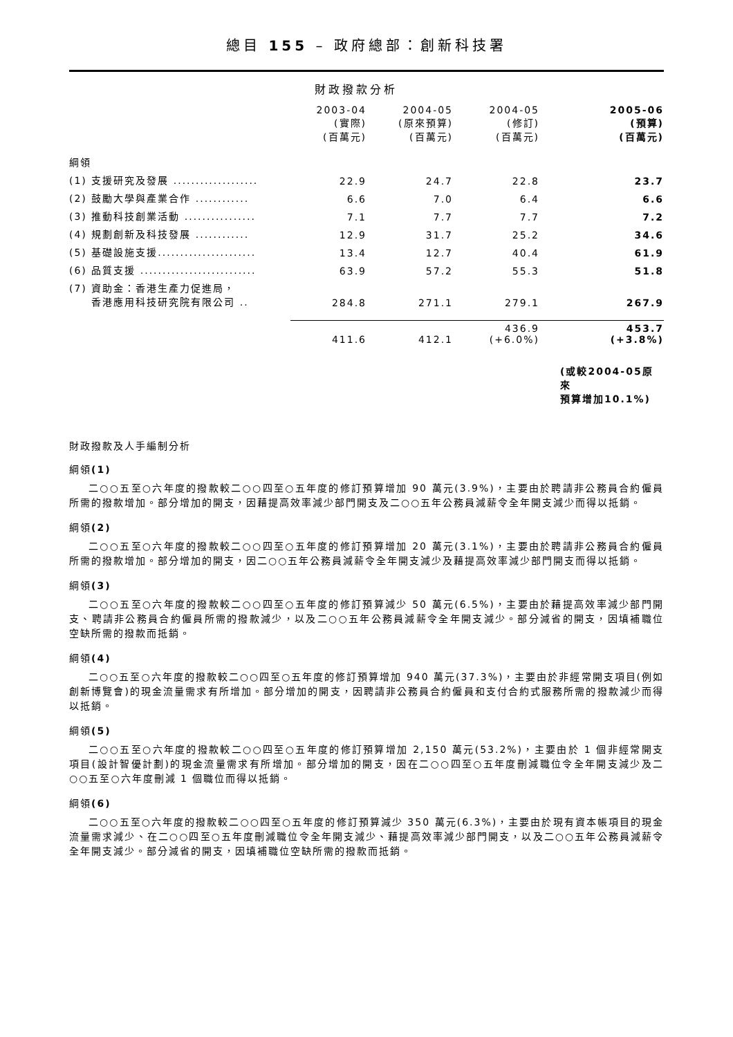總目 155 – 政府總部：創新科技署
財政撥款分析
| | 2003-04 (實際) (百萬元) | 2004-05 (原來預算) (百萬元) | 2004-05 (修訂) (百萬元) | 2005-06 (預算) (百萬元) |
| --- | --- | --- | --- | --- |
| 綱領 | | | | |
| (1) 支援研究及發展 ................... | 22.9 | 24.7 | 22.8 | 23.7 |
| (2) 鼓勵大學與產業合作 ............ | 6.6 | 7.0 | 6.4 | 6.6 |
| (3) 推動科技創業活動 ................ | 7.1 | 7.7 | 7.7 | 7.2 |
| (4) 規劃創新及科技發展 ............ | 12.9 | 31.7 | 25.2 | 34.6 |
| (5) 基礎設施支援...................... | 13.4 | 12.7 | 40.4 | 61.9 |
| (6) 品質支援 .......................... | 63.9 | 57.2 | 55.3 | 51.8 |
| (7) 資助金：香港生產力促進局， 香港應用科技研究院有限公司 .. | 284.8 | 271.1 | 279.1 | 267.9 |
| | 411.6 | 412.1 | 436.9 (+6.0%) | 453.7 (+3.8%) |
| | | | | (或較2004-05原來 預算增加10.1%) |
財政撥款及人手編制分析
綱領(1)
二○○五至○六年度的撥款較二○○四至○五年度的修訂預算增加 90 萬元(3.9%)，主要由於聘請非公務員合約僱員所需的撥款增加。部分增加的開支，因藉提高效率減少部門開支及二○○五年公務員減薪令全年開支減少而得以抵銷。
綱領(2)
二○○五至○六年度的撥款較二○○四至○五年度的修訂預算增加 20 萬元(3.1%)，主要由於聘請非公務員合約僱員所需的撥款增加。部分增加的開支，因二○○五年公務員減薪令全年開支減少及藉提高效率減少部門開支而得以抵銷。
綱領(3)
二○○五至○六年度的撥款較二○○四至○五年度的修訂預算減少 50 萬元(6.5%)，主要由於藉提高效率減少部門開支、聘請非公務員合約僱員所需的撥款減少，以及二○○五年公務員減薪令全年開支減少。部分減省的開支，因填補職位空缺所需的撥款而抵銷。
綱領(4)
二○○五至○六年度的撥款較二○○四至○五年度的修訂預算增加 940 萬元(37.3%)，主要由於非經常開支項目(例如創新博覽會)的現金流量需求有所增加。部分增加的開支，因聘請非公務員合約僱員和支付合約式服務所需的撥款減少而得以抵銷。
綱領(5)
二○○五至○六年度的撥款較二○○四至○五年度的修訂預算增加 2,150 萬元(53.2%)，主要由於 1 個非經常開支項目(設計智優計劃)的現金流量需求有所增加。部分增加的開支，因在二○○四至○五年度刪減職位令全年開支減少及二○○五至○六年度刪減 1 個職位而得以抵銷。
綱領(6)
二○○五至○六年度的撥款較二○○四至○五年度的修訂預算減少 350 萬元(6.3%)，主要由於現有資本帳項目的現金流量需求減少、在二○○四至○五年度刪減職位令全年開支減少、藉提高效率減少部門開支，以及二○○五年公務員減薪令全年開支減少。部分減省的開支，因填補職位空缺所需的撥款而抵銷。